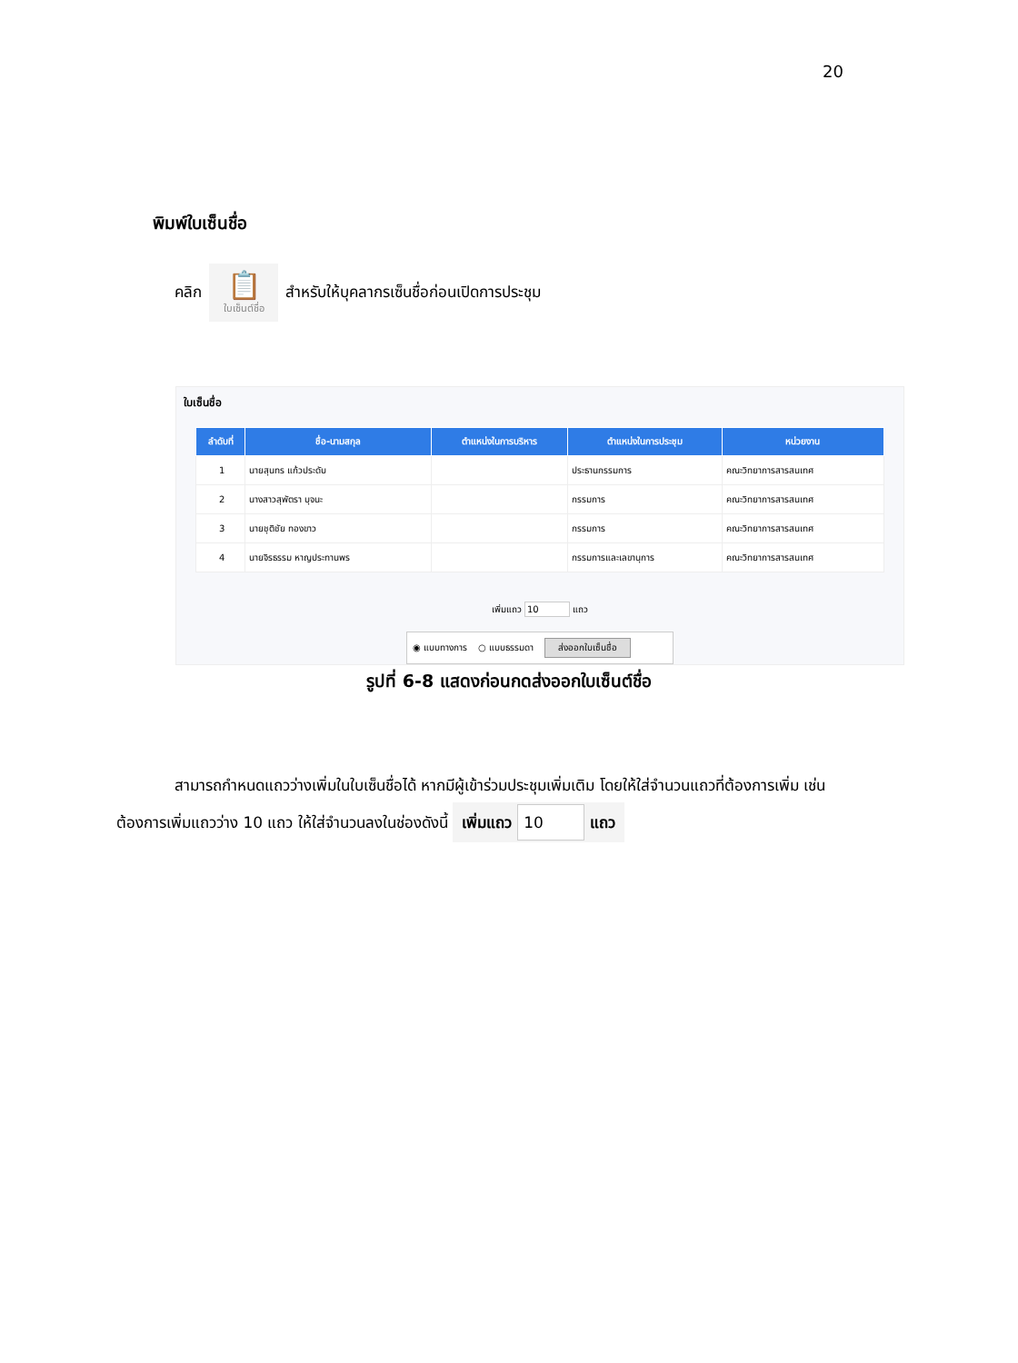20
พิมพ์ใบเซ็นชื่อ
คลิก
📋
ใบเซ็นต์ชื่อ
สำหรับให้บุคลากรเซ็นชื่อก่อนเปิดการประชุม
ใบเซ็นชื่อ
| ลำดับที่ | ชื่อ-นามสกุล | ตำแหน่งในการบริหาร | ตำแหน่งในการประชุม | หน่วยงาน |
| --- | --- | --- | --- | --- |
| 1 | นายสุนทร แก้วประดับ | | ประธานกรรมการ | คณะวิทยาการสารสนเทศ |
| 2 | นางสาวสุพัตรา บุจนะ | | กรรมการ | คณะวิทยาการสารสนเทศ |
| 3 | นายชุติชัย ทองขาว | | กรรมการ | คณะวิทยาการสารสนเทศ |
| 4 | นายจิรธรรม หาญประทานพร | | กรรมการและเลขานุการ | คณะวิทยาการสารสนเทศ |
เพิ่มแถว 10 แถว
◉ แบบทางการ ○ แบบธรรมดา ส่งออกใบเซ็นชื่อ
รูปที่ 6-8 แสดงก่อนกดส่งออกใบเซ็นต์ชื่อ
สามารถกำหนดแถวว่างเพิ่มในใบเซ็นชื่อได้ หากมีผู้เข้าร่วมประชุมเพิ่มเติม โดยให้ใส่จำนวนแถวที่ต้องการเพิ่ม เช่น ต้องการเพิ่มแถวว่าง 10 แถว ให้ใส่จำนวนลงในช่องดังนี้ เพิ่มแถว 10 แถว